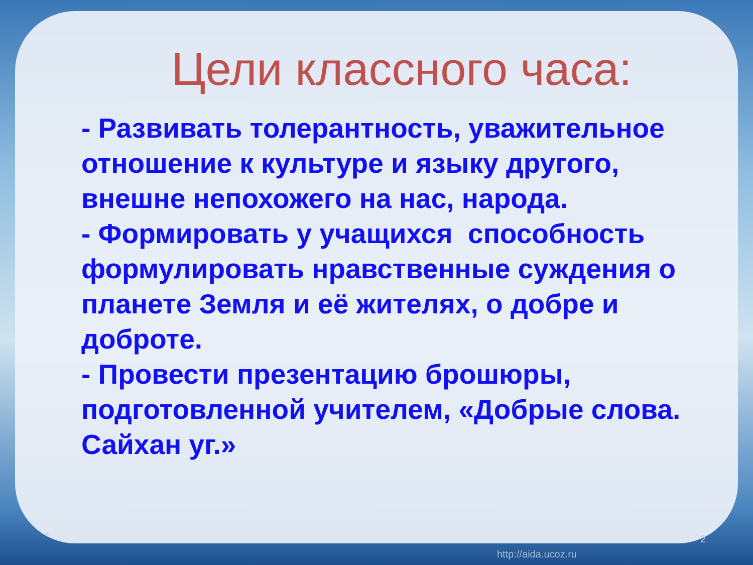Цели классного часа:
- Развивать толерантность, уважительное отношение к культуре и языку другого, внешне непохожего на нас, народа.
- Формировать у учащихся способность формулировать нравственные суждения о планете Земля и её жителях, о добре и доброте.
- Провести презентацию брошюры, подготовленной учителем, «Добрые слова. Сайхан уг.»
* 2
http://aida.ucoz.ru